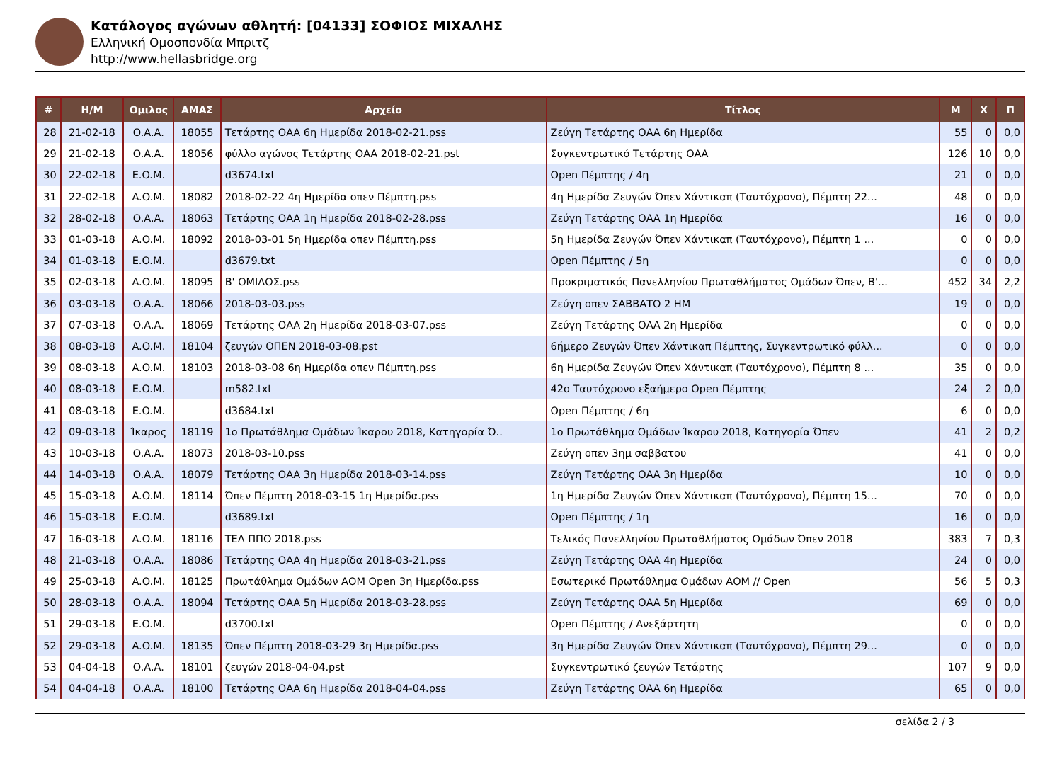Κατάλογος αγώνων αθλητή: [04133] ΣΟΦΙΟΣ ΜΙΧΑΛΗΣ
Ελληνική Ομοσπονδία Μπριτζ
http://www.hellasbridge.org
| # | Η/Μ | Ομιλος | ΑΜΑΣ | Αρχείο | Τίτλος | Μ | Χ | Π |
| --- | --- | --- | --- | --- | --- | --- | --- | --- |
| 28 | 21-02-18 | O.A.A. | 18055 | Τετάρτης ΟΑΑ 6η Ημερίδα 2018-02-21.pss | Ζεύγη Τετάρτης ΟΑΑ 6η Ημερίδα | 55 | 0 | 0,0 |
| 29 | 21-02-18 | O.A.A. | 18056 | φύλλο αγώνος Τετάρτης ΟΑΑ 2018-02-21.pst | Συγκεντρωτικό Τετάρτης ΟΑΑ | 126 | 10 | 0,0 |
| 30 | 22-02-18 | E.O.M. | | d3674.txt | Open Πέμπτης / 4η | 21 | 0 | 0,0 |
| 31 | 22-02-18 | A.O.M. | 18082 | 2018-02-22 4η Ημερίδα οπεν Πέμπτη.pss | 4η Ημερίδα Ζευγών Όπεν Χάντικαπ (Ταυτόχρονο), Πέμπτη 22... | 48 | 0 | 0,0 |
| 32 | 28-02-18 | O.A.A. | 18063 | Τετάρτης ΟΑΑ 1η Ημερίδα 2018-02-28.pss | Ζεύγη Τετάρτης ΟΑΑ 1η Ημερίδα | 16 | 0 | 0,0 |
| 33 | 01-03-18 | A.O.M. | 18092 | 2018-03-01 5η Ημερίδα οπεν Πέμπτη.pss | 5η Ημερίδα Ζευγών Όπεν Χάντικαπ (Ταυτόχρονο), Πέμπτη 1 ... | 0 | 0 | 0,0 |
| 34 | 01-03-18 | E.O.M. | | d3679.txt | Open Πέμπτης / 5η | 0 | 0 | 0,0 |
| 35 | 02-03-18 | A.O.M. | 18095 | Β' ΟΜΙΛΟΣ.pss | Προκριματικός Πανελληνίου Πρωταθλήματος Ομάδων Όπεν, Β'... | 452 | 34 | 2,2 |
| 36 | 03-03-18 | O.A.A. | 18066 | 2018-03-03.pss | Ζεύγη οπεν ΣΑΒΒΑΤΟ 2 ΗΜ | 19 | 0 | 0,0 |
| 37 | 07-03-18 | O.A.A. | 18069 | Τετάρτης ΟΑΑ 2η Ημερίδα 2018-03-07.pss | Ζεύγη Τετάρτης ΟΑΑ 2η Ημερίδα | 0 | 0 | 0,0 |
| 38 | 08-03-18 | A.O.M. | 18104 | ζευγών ΟΠΕΝ 2018-03-08.pst | 6ήμερο Ζευγών Όπεν Χάντικαπ Πέμπτης, Συγκεντρωτικό φύλλ... | 0 | 0 | 0,0 |
| 39 | 08-03-18 | A.O.M. | 18103 | 2018-03-08 6η Ημερίδα οπεν Πέμπτη.pss | 6η Ημερίδα Ζευγών Όπεν Χάντικαπ (Ταυτόχρονο), Πέμπτη 8 ... | 35 | 0 | 0,0 |
| 40 | 08-03-18 | E.O.M. | | m582.txt | 42ο Ταυτόχρονο εξαήμερο Open Πέμπτης | 24 | 2 | 0,0 |
| 41 | 08-03-18 | E.O.M. | | d3684.txt | Open Πέμπτης / 6η | 6 | 0 | 0,0 |
| 42 | 09-03-18 | Ίκαρος | 18119 | 1ο Πρωτάθλημα Ομάδων Ίκαρου 2018, Κατηγορία Ό.. | 1ο Πρωτάθλημα Ομάδων Ίκαρου 2018, Κατηγορία Όπεν | 41 | 2 | 0,2 |
| 43 | 10-03-18 | O.A.A. | 18073 | 2018-03-10.pss | Ζεύγη οπεν 3ημ σαββατου | 41 | 0 | 0,0 |
| 44 | 14-03-18 | O.A.A. | 18079 | Τετάρτης ΟΑΑ 3η Ημερίδα 2018-03-14.pss | Ζεύγη Τετάρτης ΟΑΑ 3η Ημερίδα | 10 | 0 | 0,0 |
| 45 | 15-03-18 | A.O.M. | 18114 | Όπεν Πέμπτη 2018-03-15 1η Ημερίδα.pss | 1η Ημερίδα Ζευγών Όπεν Χάντικαπ (Ταυτόχρονο), Πέμπτη 15... | 70 | 0 | 0,0 |
| 46 | 15-03-18 | E.O.M. | | d3689.txt | Open Πέμπτης / 1η | 16 | 0 | 0,0 |
| 47 | 16-03-18 | A.O.M. | 18116 | ΤΕΛ ΠΠΟ 2018.pss | Τελικός Πανελληνίου Πρωταθλήματος Ομάδων Όπεν 2018 | 383 | 7 | 0,3 |
| 48 | 21-03-18 | O.A.A. | 18086 | Τετάρτης ΟΑΑ 4η Ημερίδα 2018-03-21.pss | Ζεύγη Τετάρτης ΟΑΑ 4η Ημερίδα | 24 | 0 | 0,0 |
| 49 | 25-03-18 | A.O.M. | 18125 | Πρωτάθλημα Ομάδων ΑΟΜ Open 3η Ημερίδα.pss | Εσωτερικό Πρωτάθλημα Ομάδων ΑΟΜ // Open | 56 | 5 | 0,3 |
| 50 | 28-03-18 | O.A.A. | 18094 | Τετάρτης ΟΑΑ 5η Ημερίδα 2018-03-28.pss | Ζεύγη Τετάρτης ΟΑΑ 5η Ημερίδα | 69 | 0 | 0,0 |
| 51 | 29-03-18 | E.O.M. | | d3700.txt | Open Πέμπτης / Ανεξάρτητη | 0 | 0 | 0,0 |
| 52 | 29-03-18 | A.O.M. | 18135 | Όπεν Πέμπτη 2018-03-29 3η Ημερίδα.pss | 3η Ημερίδα Ζευγών Όπεν Χάντικαπ (Ταυτόχρονο), Πέμπτη 29... | 0 | 0 | 0,0 |
| 53 | 04-04-18 | O.A.A. | 18101 | ζευγών 2018-04-04.pst | Συγκεντρωτικό ζευγών Τετάρτης | 107 | 9 | 0,0 |
| 54 | 04-04-18 | O.A.A. | 18100 | Τετάρτης ΟΑΑ 6η Ημερίδα 2018-04-04.pss | Ζεύγη Τετάρτης ΟΑΑ 6η Ημερίδα | 65 | 0 | 0,0 |
σελίδα 2 / 3